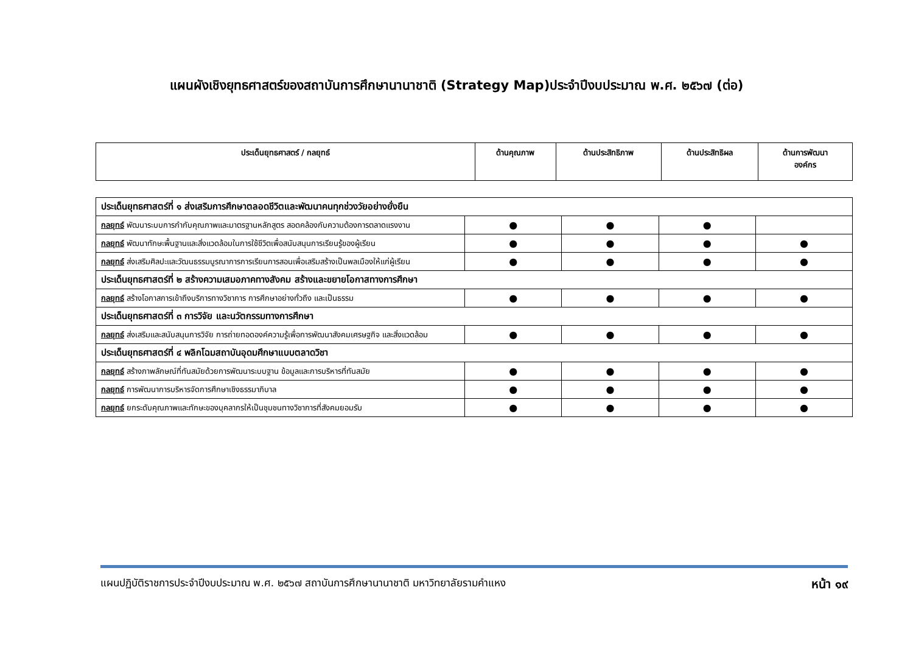แผนผังเชิงยุทธศาสตร์ของสถาบันการศึกษานานาชาติ (Strategy Map)ประจำปีงบประมาณ พ.ศ. ๒๕๖๗ (ต่อ)
| ประเด็นยุทธศาสตร์ / กลยุทธ์ | ด้านคุณภาพ | ด้านประสิทธิภาพ | ด้านประสิทธิผล | ด้านการพัฒนา องค์กร |
| --- | --- | --- | --- | --- |
| ประเด็นยุทธศาสตร์ที่ ๑ ส่งเสริมการศึกษาตลอดชีวิตและพัฒนาคนทุกช่วงวัยอย่างยั่งยืน | | | | |
| กลยุทธ์ พัฒนาระบบการกำกับคุณภาพและมาตรฐานหลักสูตร สอดคล้องกับความต้องการตลาดแรงงาน | ● | ● | ● | |
| กลยุทธ์ พัฒนาทักษะพื้นฐานและสิ่งแวดล้อมในการใช้ชีวิตเพื่อสนับสนุนการเรียนรู้ของผู้เรียน | ● | ● | ● | ● |
| กลยุทธ์ ส่งเสริมศิลปะและวัฒนธรรมบูรณาการการเรียนการสอนเพื่อเสริมสร้างเป็นพลเมืองให้แก่ผู้เรียน | ● | ● | ● | ● |
| ประเด็นยุทธศาสตร์ที่ ๒ สร้างความเสมอภาคทางสังคม สร้างและขยายโอกาสทางการศึกษา | | | | |
| กลยุทธ์ สร้างโอกาสการเข้าถึงบริการทางวิชาการ การศึกษาอย่างทั่วถึง และเป็นธรรม | ● | ● | ● | ● |
| ประเด็นยุทธศาสตร์ที่ ๓ การวิจัย และนวัตกรรมทางการศึกษา | | | | |
| กลยุทธ์ ส่งเสริมและสนับสนุนการวิจัย การถ่ายทอดองค์ความรู้เพื่อการพัฒนาสังคมเศรษฐกิจ และสิ่งแวดล้อม | ● | ● | ● | ● |
| ประเด็นยุทธศาสตร์ที่ ๔ พลิกโฉมสถาบันอุดมศึกษาแบบตลาดวิชา | | | | |
| กลยุทธ์ สร้างภาพลักษณ์ที่ทันสมัยด้วยการพัฒนาระบบฐาน ข้อมูลและการบริหารที่ทันสมัย | ● | ● | ● | ● |
| กลยุทธ์ การพัฒนาการบริหารจัดการศึกษาเชิงธรรมาภิบาล | ● | ● | ● | ● |
| กลยุทธ์ ยกระดับคุณภาพและทักษะของบุคลากรให้เป็นชุมชนทางวิชาการที่สังคมยอมรับ | ● | ● | ● | ● |
แผนปฏิบัติราชการประจำปีงบประมาณ พ.ศ. ๒๕๖๗ สถาบันการศึกษานานาชาติ มหาวิทยาลัยรามคำแหง หน้า ๑๙